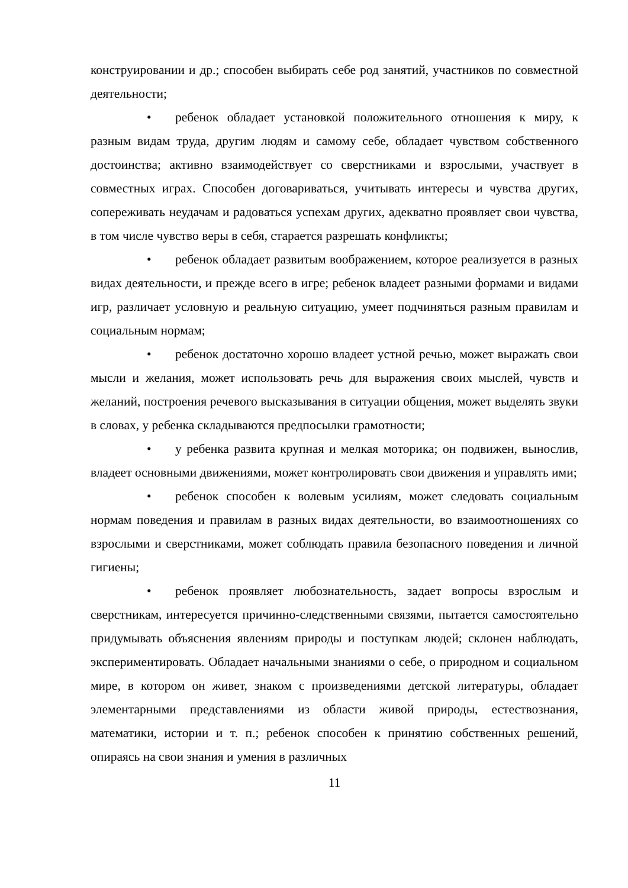конструировании и др.; способен выбирать себе род занятий, участников по совместной деятельности;
• ребенок обладает установкой положительного отношения к миру, к разным видам труда, другим людям и самому себе, обладает чувством собственного достоинства; активно взаимодействует со сверстниками и взрослыми, участвует в совместных играх. Способен договариваться, учитывать интересы и чувства других, сопереживать неудачам и радоваться успехам других, адекватно проявляет свои чувства, в том числе чувство веры в себя, старается разрешать конфликты;
• ребенок обладает развитым воображением, которое реализуется в разных видах деятельности, и прежде всего в игре; ребенок владеет разными формами и видами игр, различает условную и реальную ситуацию, умеет подчиняться разным правилам и социальным нормам;
• ребенок достаточно хорошо владеет устной речью, может выражать свои мысли и желания, может использовать речь для выражения своих мыслей, чувств и желаний, построения речевого высказывания в ситуации общения, может выделять звуки в словах, у ребенка складываются предпосылки грамотности;
• у ребенка развита крупная и мелкая моторика; он подвижен, вынослив, владеет основными движениями, может контролировать свои движения и управлять ими;
• ребенок способен к волевым усилиям, может следовать социальным нормам поведения и правилам в разных видах деятельности, во взаимоотношениях со взрослыми и сверстниками, может соблюдать правила безопасного поведения и личной гигиены;
• ребенок проявляет любознательность, задает вопросы взрослым и сверстникам, интересуется причинно-следственными связями, пытается самостоятельно придумывать объяснения явлениям природы и поступкам людей; склонен наблюдать, экспериментировать. Обладает начальными знаниями о себе, о природном и социальном мире, в котором он живет, знаком с произведениями детской литературы, обладает элементарными представлениями из области живой природы, естествознания, математики, истории и т. п.; ребенок способен к принятию собственных решений, опираясь на свои знания и умения в различных
11